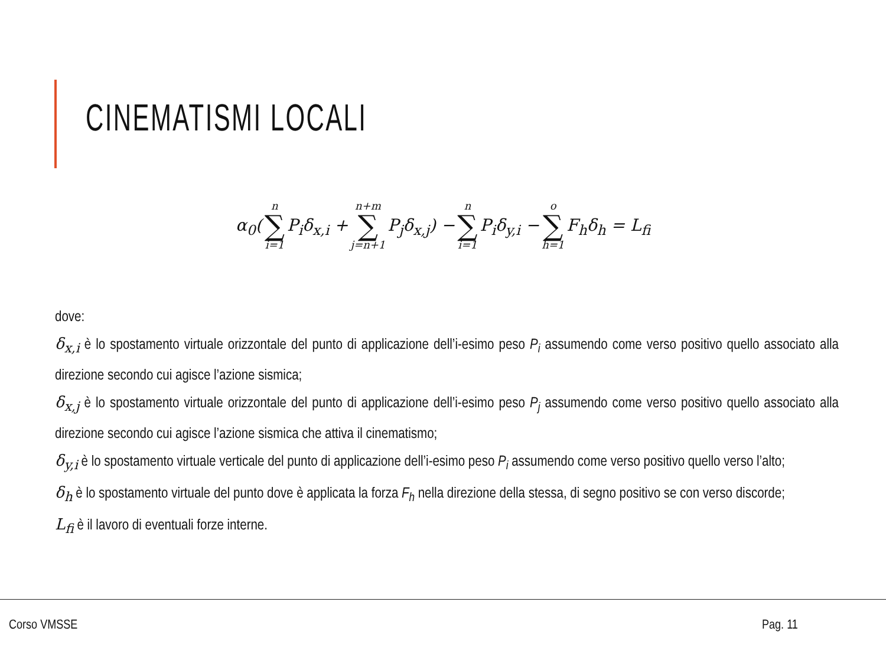CINEMATISMI LOCALI
| α<sub>0</sub>( | n ∑ i=1 | P<sub>i</sub>δ<sub>x,i</sub> + | n+m ∑ j=n+1 | P<sub>j</sub>δ<sub>x,j</sub>) − | n ∑ i=1 | P<sub>i</sub>δ<sub>y,i</sub> − | o ∑ h=1 | F<sub>h</sub>δ<sub>h</sub> = L<sub>fi</sub> |
dove:
δ<sub>x,i</sub> è lo spostamento virtuale orizzontale del punto di applicazione dell’i-esimo peso P<sub>i</sub> assumendo come verso positivo quello associato alla direzione secondo cui agisce l’azione sismica;
δ<sub>x,j</sub> è lo spostamento virtuale orizzontale del punto di applicazione dell’i-esimo peso P<sub>j</sub> assumendo come verso positivo quello associato alla direzione secondo cui agisce l’azione sismica che attiva il cinematismo;
δ<sub>y,i</sub> è lo spostamento virtuale verticale del punto di applicazione dell’i-esimo peso P<sub>i</sub> assumendo come verso positivo quello verso l’alto;
δ<sub>h</sub> è lo spostamento virtuale del punto dove è applicata la forza F<sub>h</sub> nella direzione della stessa, di segno positivo se con verso discorde;
L<sub>fi</sub> è il lavoro di eventuali forze interne.
Corso VMSSE Pag. 11